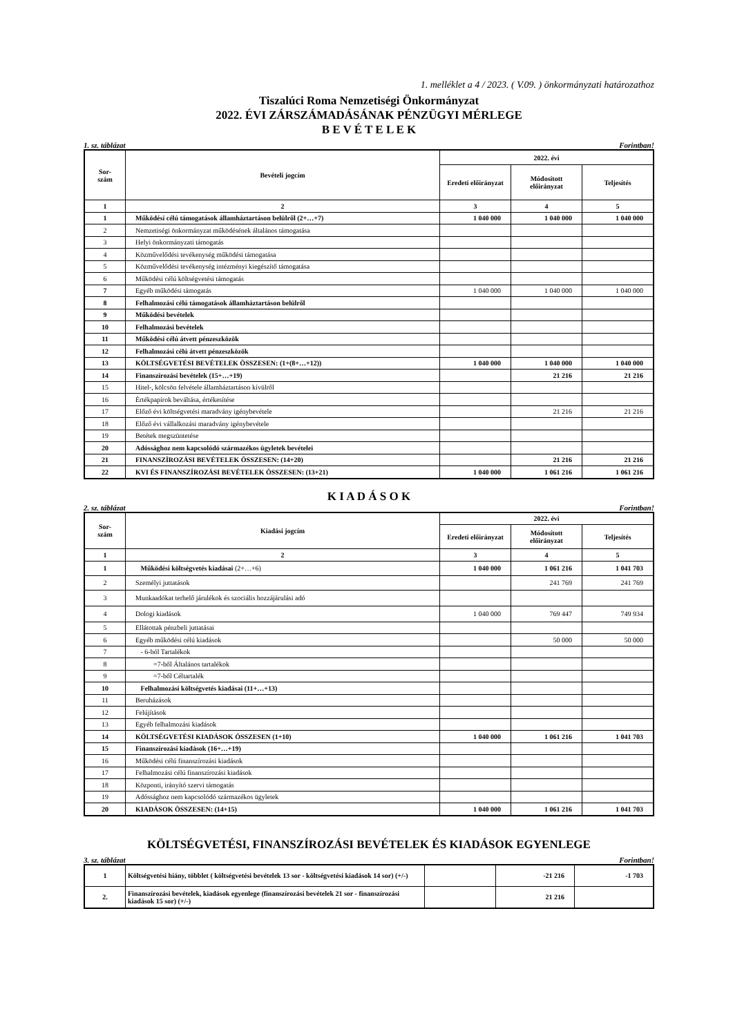1. melléklet a 4 / 2023. ( V.09. ) önkormányzati határozathoz
Tiszalúci Roma Nemzetiségi Önkormányzat
2022. ÉVI ZÁRSZÁMADÁSÁNAK PÉNZÜGYI MÉRLEGE
B E V É T E L E K
1. sz. táblázat Forintban!
| Sor- szám | Bevételi jogcím | 2022. évi | | |
| --- | --- | --- | --- | --- |
| | | Eredeti előirányzat | Módosított előirányzat | Teljesítés |
| 1 | 2 | 3 | 4 | 5 |
| 1 | Működési célú támogatások államháztartáson belülről (2+…+7) | 1 040 000 | 1 040 000 | 1 040 000 |
| 2 | Nemzetiségi önkormányzat működésének általános támogatása | | | |
| 3 | Helyi önkormányzati támogatás | | | |
| 4 | Közművelődési tevékenység működési támogatása | | | |
| 5 | Közművelődési tevékenység intézményi kiegészítő támogatása | | | |
| 6 | Működési célú költségvetési támogatás | | | |
| 7 | Egyéb működési támogatás | 1 040 000 | 1 040 000 | 1 040 000 |
| 8 | Felhalmozási célú támogatások államháztartáson belülről | | | |
| 9 | Működési bevételek | | | |
| 10 | Felhalmozási bevételek | | | |
| 11 | Működési célú átvett pénzeszközök | | | |
| 12 | Felhalmozási célú átvett pénzeszközök | | | |
| 13 | KÖLTSÉGVETÉSI BEVÉTELEK ÖSSZESEN: (1+(8+…+12)) | 1 040 000 | 1 040 000 | 1 040 000 |
| 14 | Finanszírozási bevételek (15+…+19) | | 21 216 | 21 216 |
| 15 | Hitel-, kölcsön felvétele államháztartáson kívülről | | | |
| 16 | Értékpapírok beváltása, értékesítése | | | |
| 17 | Előző évi költségvetési maradvány igénybevétele | | 21 216 | 21 216 |
| 18 | Előző évi vállalkozási maradvány igénybevétele | | | |
| 19 | Betétek megszüntetése | | | |
| 20 | Adóssághoz nem kapcsolódó származékos ügyletek bevételei | | | |
| 21 | FINANSZÍROZÁSI BEVÉTELEK ÖSSZESEN: (14+20) | | 21 216 | 21 216 |
| 22 | KVI ÉS FINANSZÍROZÁSI BEVÉTELEK ÖSSZESEN: (13+21) | 1 040 000 | 1 061 216 | 1 061 216 |
K I A D Á S O K
2. sz. táblázat Forintban!
| Sor- szám | Kiadási jogcím | 2022. évi | | |
| --- | --- | --- | --- | --- |
| | | Eredeti előirányzat | Módosított előirányzat | Teljesítés |
| 1 | 2 | 3 | 4 | 5 |
| 1 | Működési költségvetés kiadásai (2+…+6) | 1 040 000 | 1 061 216 | 1 041 703 |
| 2 | Személyi juttatások | | 241 769 | 241 769 |
| 3 | Munkaadókat terhelő járulékok és szociális hozzájárulási adó | | | |
| 4 | Dologi kiadások | 1 040 000 | 769 447 | 749 934 |
| 5 | Ellátottak pénzbeli juttatásai | | | |
| 6 | Egyéb működési célú kiadások | | 50 000 | 50 000 |
| 7 | - 6-ból Tartalékok | | | |
| 8 | =7-ből Általános tartalékok | | | |
| 9 | =7-ből Céltartalék | | | |
| 10 | Felhalmozási költségvetés kiadásai (11+…+13) | | | |
| 11 | Beruházások | | | |
| 12 | Felújítások | | | |
| 13 | Egyéb felhalmozási kiadások | | | |
| 14 | KÖLTSÉGVETÉSI KIADÁSOK ÖSSZESEN (1+10) | 1 040 000 | 1 061 216 | 1 041 703 |
| 15 | Finanszírozási kiadások (16+…+19) | | | |
| 16 | Működési célú finanszírozási kiadások | | | |
| 17 | Felhalmozási célú finanszírozási kiadások | | | |
| 18 | Központi, irányító szervi támogatás | | | |
| 19 | Adóssághoz nem kapcsolódó származékos ügyletek | | | |
| 20 | KIADÁSOK ÖSSZESEN: (14+15) | 1 040 000 | 1 061 216 | 1 041 703 |
KÖLTSÉGVETÉSI, FINANSZÍROZÁSI BEVÉTELEK ÉS KIADÁSOK EGYENLEGE
3. sz. táblázat Forintban!
| 1 | Költségvetési hiány, többlet ( költségvetési bevételek 13 sor - költségvetési kiadások 14 sor) (+/-) | | -21 216 | -1 703 |
| 2. | Finanszírozási bevételek, kiadások egyenlege (finanszírozási bevételek 21 sor - finanszírozási kiadások 15 sor) (+/-) | | 21 216 | |